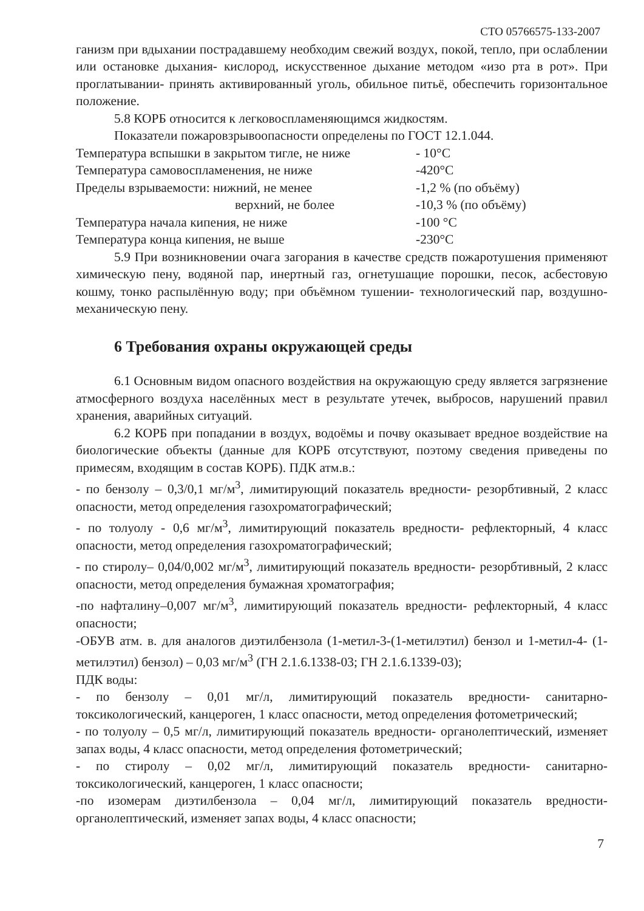СТО 05766575-133-2007
ганизм при вдыхании пострадавшему необходим свежий воздух, покой, тепло, при ослаблении или остановке дыхания- кислород, искусственное дыхание методом «изо рта в рот». При проглатывании- принять активированный уголь, обильное питьё, обеспечить горизонтальное положение.
5.8 КОРБ относится к легковоспламеняющимся жидкостям.
Показатели пожаровзрывоопасности определены по ГОСТ 12.1.044.
| Температура вспышки в закрытом тигле, не ниже | - 10°С |
| Температура самовоспламенения, не ниже | -420°С |
| Пределы взрываемости: нижний, не менее | -1,2 % (по объёму) |
| верхний, не более | -10,3 % (по объёму) |
| Температура начала кипения, не ниже | -100 °С |
| Температура конца кипения, не выше | -230°С |
5.9 При возникновении очага загорания в качестве средств пожаротушения применяют химическую пену, водяной пар, инертный газ, огнетушащие порошки, песок, асбестовую кошму, тонко распылённую воду; при объёмном тушении- технологический пар, воздушно- механическую пену.
6 Требования охраны окружающей среды
6.1 Основным видом опасного воздействия на окружающую среду является загрязнение атмосферного воздуха населённых мест в результате утечек, выбросов, нарушений правил хранения, аварийных ситуаций.
6.2 КОРБ при попадании в воздух, водоёмы и почву оказывает вредное воздействие на биологические объекты (данные для КОРБ отсутствуют, поэтому сведения приведены по примесям, входящим в состав КОРБ). ПДК атм.в.:
- по бензолу – 0,3/0,1 мг/м<sup>3</sup>, лимитирующий показатель вредности- резорбтивный, 2 класс опасности, метод определения газохроматографический;
- по толуолу - 0,6 мг/м<sup>3</sup>, лимитирующий показатель вредности- рефлекторный, 4 класс опасности, метод определения газохроматографический;
- по стиролу– 0,04/0,002 мг/м<sup>3</sup>, лимитирующий показатель вредности- резорбтивный, 2 класс опасности, метод определения бумажная хроматография;
-по нафталину–0,007 мг/м<sup>3</sup>, лимитирующий показатель вредности- рефлекторный, 4 класс опасности;
-ОБУВ атм. в. для аналогов диэтилбензола (1-метил-3-(1-метилэтил) бензол и 1-метил-4- (1- метилэтил) бензол) – 0,03 мг/м<sup>3</sup> (ГН 2.1.6.1338-03; ГН 2.1.6.1339-03);
ПДК воды:
- по бензолу – 0,01 мг/л, лимитирующий показатель вредности- санитарно- токсикологический, канцероген, 1 класс опасности, метод определения фотометрический;
- по толуолу – 0,5 мг/л, лимитирующий показатель вредности- органолептический, изменяет запах воды, 4 класс опасности, метод определения фотометрический;
- по стиролу – 0,02 мг/л, лимитирующий показатель вредности- санитарно- токсикологический, канцероген, 1 класс опасности;
-по изомерам диэтилбензола – 0,04 мг/л, лимитирующий показатель вредности- органолептический, изменяет запах воды, 4 класс опасности;
7